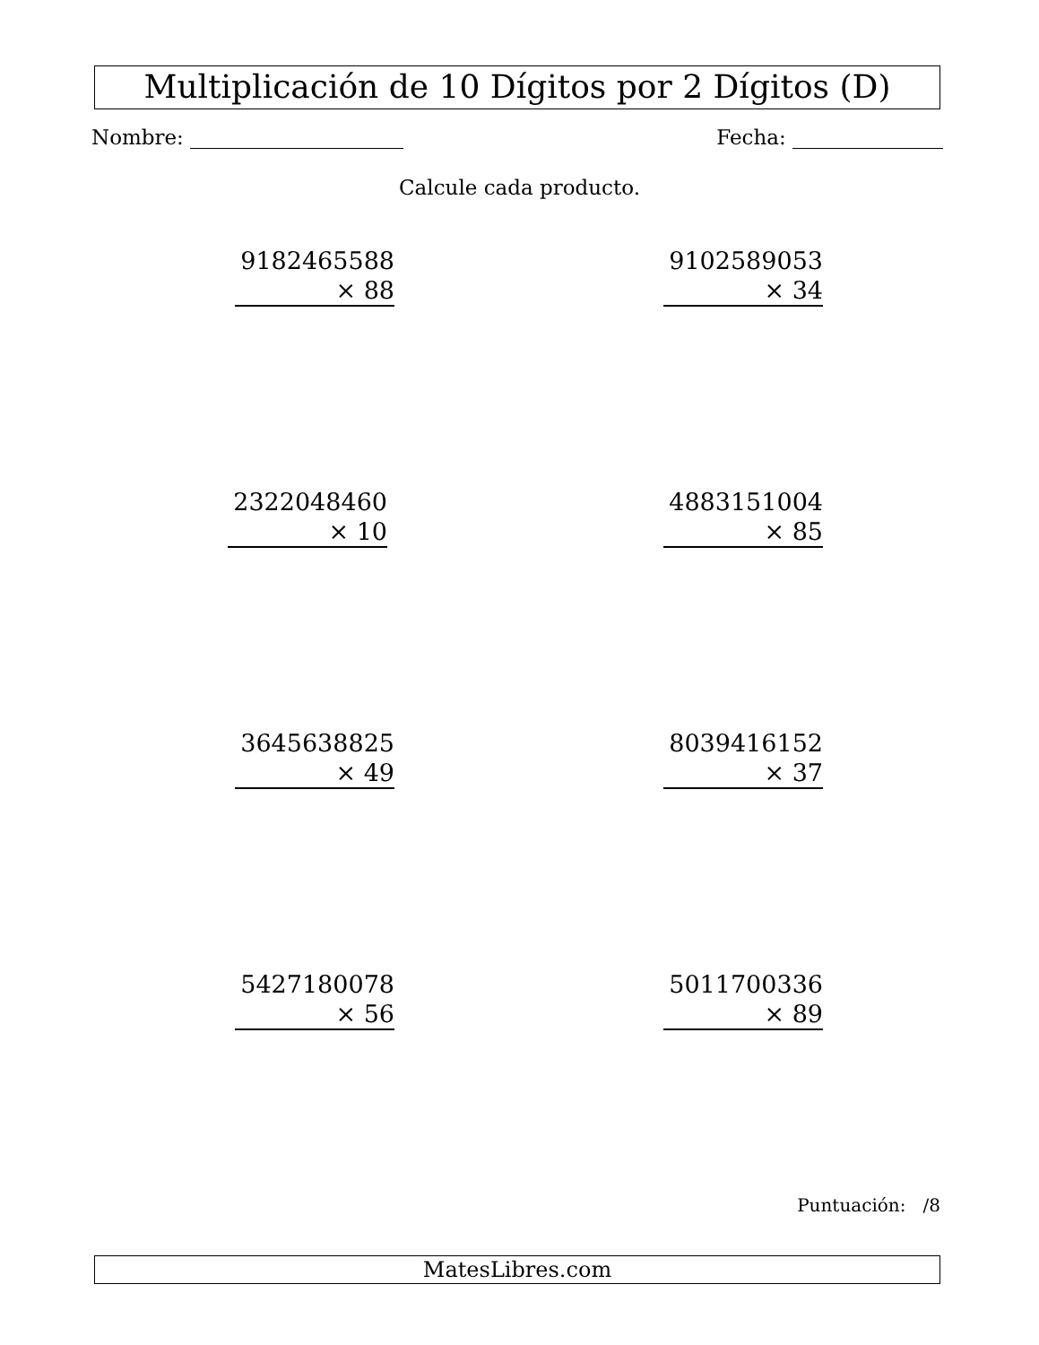Multiplicación de 10 Dígitos por 2 Dígitos (D)
Nombre: Fecha:
Calcule cada producto.
9182465588
× 88
9102589053
× 34
2322048460
× 10
4883151004
× 85
3645638825
× 49
8039416152
× 37
5427180078
× 56
5011700336
× 89
Puntuación: /8
MatesLibres.com